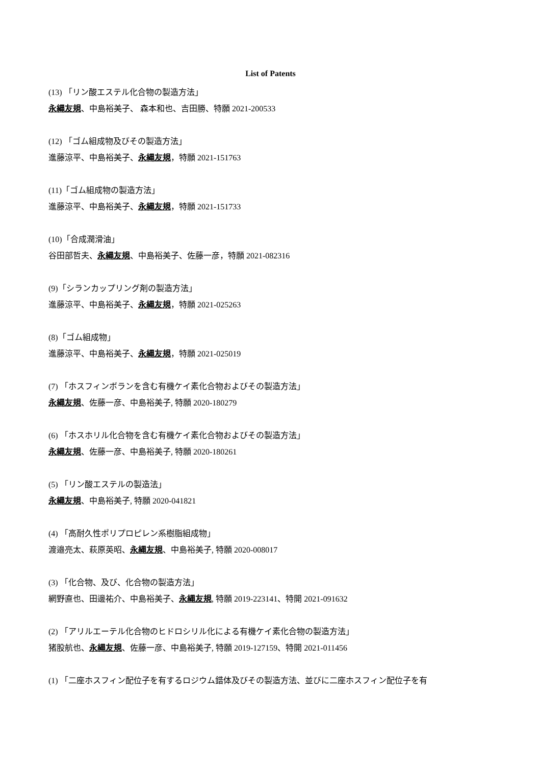List of Patents
(13) 「リン酸エステル化合物の製造方法」
永縄友規、中島裕美子、 森本和也、吉田勝、特願 2021-200533
(12) 「ゴム組成物及びその製造方法」
進藤涼平、中島裕美子、永縄友規，特願 2021-151763
(11)「ゴム組成物の製造方法」
進藤涼平、中島裕美子、永縄友規，特願 2021-151733
(10)「合成潤滑油」
谷田部哲夫、永縄友規、中島裕美子、佐藤一彦，特願 2021-082316
(9)「シランカップリング剤の製造方法」
進藤涼平、中島裕美子、永縄友規，特願 2021-025263
(8)「ゴム組成物」
進藤涼平、中島裕美子、永縄友規，特願 2021-025019
(7) 「ホスフィンボランを含む有機ケイ素化合物およびその製造方法」
永縄友規、佐藤一彦、中島裕美子, 特願 2020-180279
(6) 「ホスホリル化合物を含む有機ケイ素化合物およびその製造方法」
永縄友規、佐藤一彦、中島裕美子, 特願 2020-180261
(5) 「リン酸エステルの製造法」
永縄友規、中島裕美子, 特願 2020-041821
(4) 「高耐久性ポリプロピレン系樹脂組成物」
渡邉亮太、萩原英昭、永縄友規、中島裕美子, 特願 2020-008017
(3) 「化合物、及び、化合物の製造方法」
網野直也、田邊祐介、中島裕美子、永縄友規, 特願 2019-223141、特開 2021-091632
(2) 「アリルエーテル化合物のヒドロシリル化による有機ケイ素化合物の製造方法」
猪股航也、永縄友規、佐藤一彦、中島裕美子, 特願 2019-127159、特開 2021-011456
(1) 「二座ホスフィン配位子を有するロジウム錯体及びその製造方法、並びに二座ホスフィン配位子を有